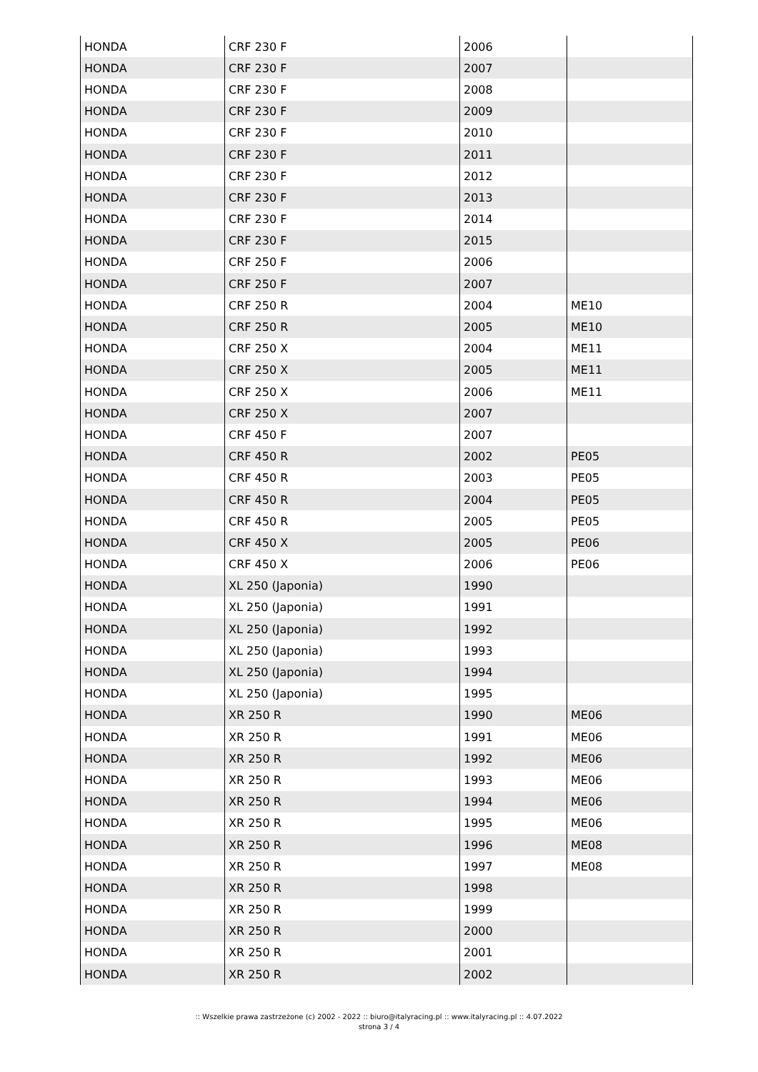| HONDA | CRF 230 F | 2006 | |
| HONDA | CRF 230 F | 2007 | |
| HONDA | CRF 230 F | 2008 | |
| HONDA | CRF 230 F | 2009 | |
| HONDA | CRF 230 F | 2010 | |
| HONDA | CRF 230 F | 2011 | |
| HONDA | CRF 230 F | 2012 | |
| HONDA | CRF 230 F | 2013 | |
| HONDA | CRF 230 F | 2014 | |
| HONDA | CRF 230 F | 2015 | |
| HONDA | CRF 250 F | 2006 | |
| HONDA | CRF 250 F | 2007 | |
| HONDA | CRF 250 R | 2004 | ME10 |
| HONDA | CRF 250 R | 2005 | ME10 |
| HONDA | CRF 250 X | 2004 | ME11 |
| HONDA | CRF 250 X | 2005 | ME11 |
| HONDA | CRF 250 X | 2006 | ME11 |
| HONDA | CRF 250 X | 2007 | |
| HONDA | CRF 450 F | 2007 | |
| HONDA | CRF 450 R | 2002 | PE05 |
| HONDA | CRF 450 R | 2003 | PE05 |
| HONDA | CRF 450 R | 2004 | PE05 |
| HONDA | CRF 450 R | 2005 | PE05 |
| HONDA | CRF 450 X | 2005 | PE06 |
| HONDA | CRF 450 X | 2006 | PE06 |
| HONDA | XL 250 (Japonia) | 1990 | |
| HONDA | XL 250 (Japonia) | 1991 | |
| HONDA | XL 250 (Japonia) | 1992 | |
| HONDA | XL 250 (Japonia) | 1993 | |
| HONDA | XL 250 (Japonia) | 1994 | |
| HONDA | XL 250 (Japonia) | 1995 | |
| HONDA | XR 250 R | 1990 | ME06 |
| HONDA | XR 250 R | 1991 | ME06 |
| HONDA | XR 250 R | 1992 | ME06 |
| HONDA | XR 250 R | 1993 | ME06 |
| HONDA | XR 250 R | 1994 | ME06 |
| HONDA | XR 250 R | 1995 | ME06 |
| HONDA | XR 250 R | 1996 | ME08 |
| HONDA | XR 250 R | 1997 | ME08 |
| HONDA | XR 250 R | 1998 | |
| HONDA | XR 250 R | 1999 | |
| HONDA | XR 250 R | 2000 | |
| HONDA | XR 250 R | 2001 | |
| HONDA | XR 250 R | 2002 | |
:: Wszelkie prawa zastrzeżone (c) 2002 - 2022 :: biuro@italyracing.pl :: www.italyracing.pl :: 4.07.2022
strona 3 / 4